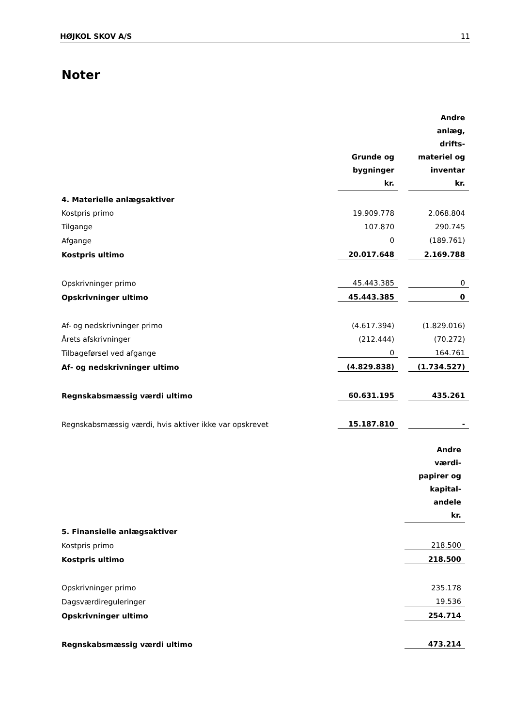HØJKOL SKOV A/S 11
Noter
| | Grunde og bygninger kr. | | Andre anlæg, drifts- materiel og inventar kr. |
| 4. Materielle anlægsaktiver | | | |
| Kostpris primo | 19.909.778 | | 2.068.804 |
| Tilgange | 107.870 | | 290.745 |
| Afgange | 0 | | (189.761) |
| Kostpris ultimo | 20.017.648 | | 2.169.788 |
| Opskrivninger primo | 45.443.385 | | 0 |
| Opskrivninger ultimo | 45.443.385 | | 0 |
| Af- og nedskrivninger primo | (4.617.394) | | (1.829.016) |
| Årets afskrivninger | (212.444) | | (70.272) |
| Tilbageførsel ved afgange | 0 | | 164.761 |
| Af- og nedskrivninger ultimo | (4.829.838) | | (1.734.527) |
| Regnskabsmæssig værdi ultimo | 60.631.195 | | 435.261 |
| Regnskabsmæssig værdi, hvis aktiver ikke var opskrevet | 15.187.810 | | - |
| | | Andre værdi- papirer og kapital- andele kr. |
| 5. Finansielle anlægsaktiver | | |
| Kostpris primo | | 218.500 |
| Kostpris ultimo | | 218.500 |
| Opskrivninger primo | | 235.178 |
| Dagsværdireguleringer | | 19.536 |
| Opskrivninger ultimo | | 254.714 |
| Regnskabsmæssig værdi ultimo | | 473.214 |